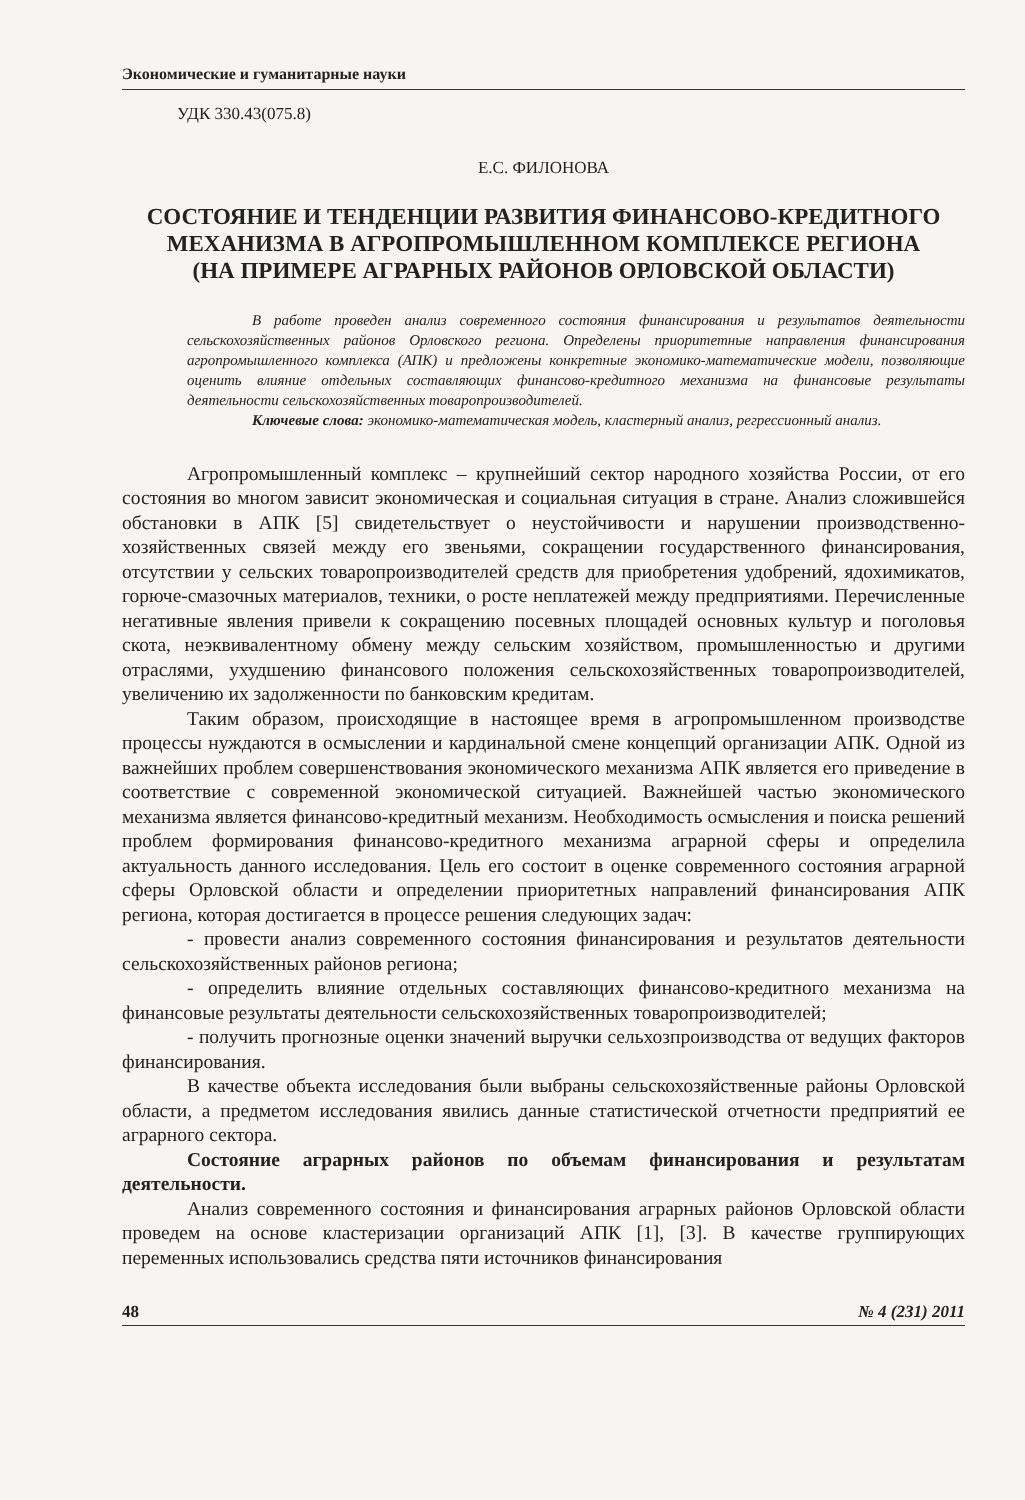Экономические и гуманитарные науки
УДК 330.43(075.8)
Е.С. ФИЛОНОВА
СОСТОЯНИЕ И ТЕНДЕНЦИИ РАЗВИТИЯ ФИНАНСОВО-КРЕДИТНОГО МЕХАНИЗМА В АГРОПРОМЫШЛЕННОМ КОМПЛЕКСЕ РЕГИОНА
(НА ПРИМЕРЕ АГРАРНЫХ РАЙОНОВ ОРЛОВСКОЙ ОБЛАСТИ)
В работе проведен анализ современного состояния финансирования и результатов деятельности сельскохозяйственных районов Орловского региона. Определены приоритетные направления финансирования агропромышленного комплекса (АПК) и предложены конкретные экономико-математические модели, позволяющие оценить влияние отдельных составляющих финансово-кредитного механизма на финансовые результаты деятельности сельскохозяйственных товаропроизводителей.
Ключевые слова: экономико-математическая модель, кластерный анализ, регрессионный анализ.
Агропромышленный комплекс – крупнейший сектор народного хозяйства России, от его состояния во многом зависит экономическая и социальная ситуация в стране. Анализ сложившейся обстановки в АПК [5] свидетельствует о неустойчивости и нарушении производственно-хозяйственных связей между его звеньями, сокращении государственного финансирования, отсутствии у сельских товаропроизводителей средств для приобретения удобрений, ядохимикатов, горюче-смазочных материалов, техники, о росте неплатежей между предприятиями. Перечисленные негативные явления привели к сокращению посевных площадей основных культур и поголовья скота, неэквивалентному обмену между сельским хозяйством, промышленностью и другими отраслями, ухудшению финансового положения сельскохозяйственных товаропроизводителей, увеличению их задолженности по банковским кредитам.
Таким образом, происходящие в настоящее время в агропромышленном производстве процессы нуждаются в осмыслении и кардинальной смене концепций организации АПК. Одной из важнейших проблем совершенствования экономического механизма АПК является его приведение в соответствие с современной экономической ситуацией. Важнейшей частью экономического механизма является финансово-кредитный механизм. Необходимость осмысления и поиска решений проблем формирования финансово-кредитного механизма аграрной сферы и определила актуальность данного исследования. Цель его состоит в оценке современного состояния аграрной сферы Орловской области и определении приоритетных направлений финансирования АПК региона, которая достигается в процессе решения следующих задач:
- провести анализ современного состояния финансирования и результатов деятельности сельскохозяйственных районов региона;
- определить влияние отдельных составляющих финансово-кредитного механизма на финансовые результаты деятельности сельскохозяйственных товаропроизводителей;
- получить прогнозные оценки значений выручки сельхозпроизводства от ведущих факторов финансирования.
В качестве объекта исследования были выбраны сельскохозяйственные районы Орловской области, а предметом исследования явились данные статистической отчетности предприятий ее аграрного сектора.
Состояние аграрных районов по объемам финансирования и результатам деятельности.
Анализ современного состояния и финансирования аграрных районов Орловской области проведем на основе кластеризации организаций АПК [1], [3]. В качестве группирующих переменных использовались средства пяти источников финансирования
48 № 4 (231) 2011